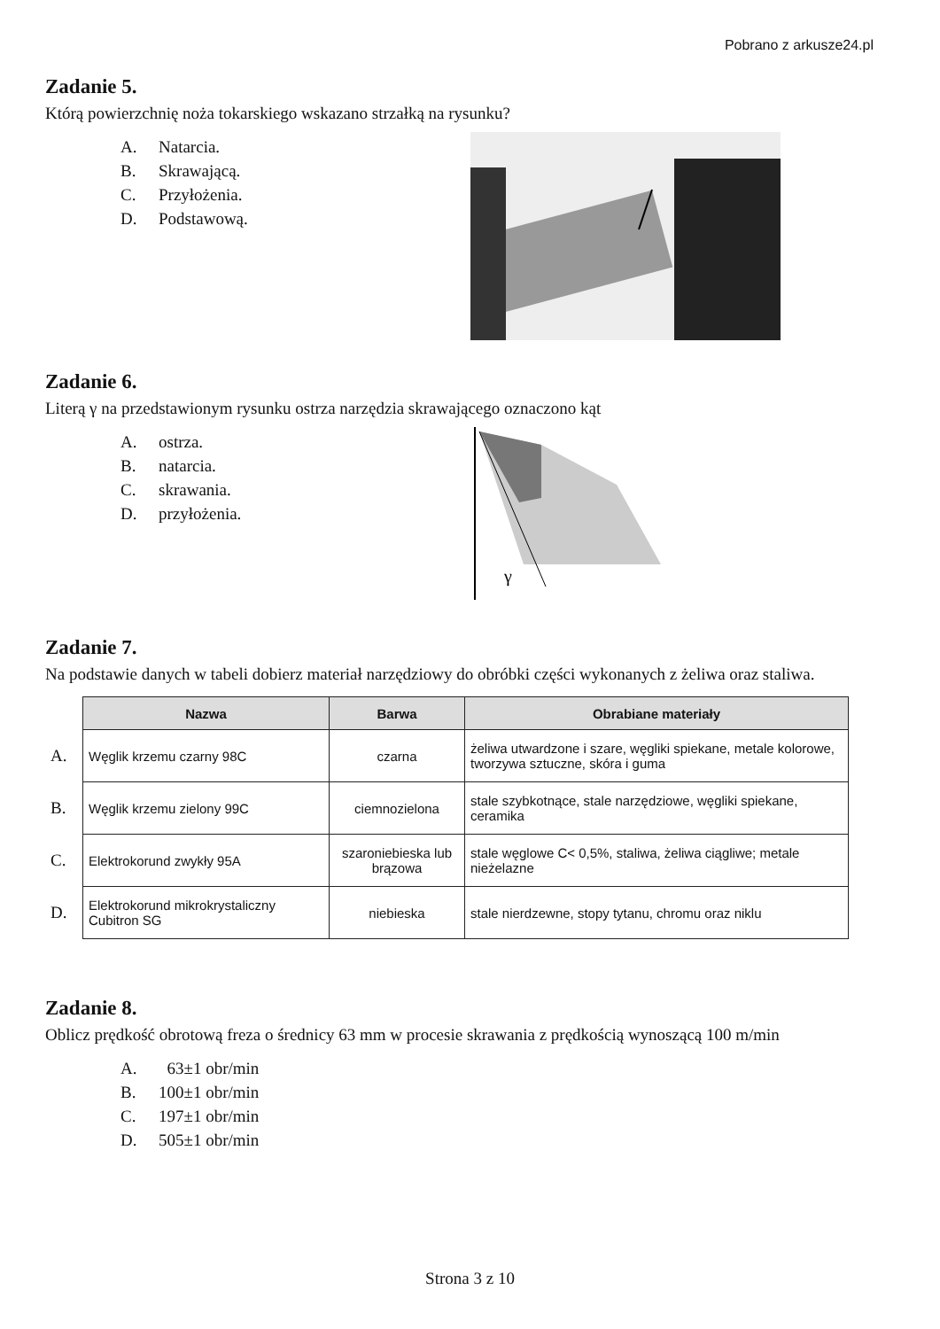Pobrano z arkusze24.pl
Zadanie 5.
Którą powierzchnię noża tokarskiego wskazano strzałką na rysunku?
A. Natarcia.
B. Skrawającą.
C. Przyłożenia.
D. Podstawową.
Zadanie 6.
Literą γ na przedstawionym rysunku ostrza narzędzia skrawającego oznaczono kąt
A. ostrza.
B. natarcia.
C. skrawania.
D. przyłożenia.
γ
Zadanie 7.
Na podstawie danych w tabeli dobierz materiał narzędziowy do obróbki części wykonanych z żeliwa oraz staliwa.
| | Nazwa | Barwa | Obrabiane materiały |
| A. | Węglik krzemu czarny 98C | czarna | żeliwa utwardzone i szare, węgliki spiekane, metale kolorowe, tworzywa sztuczne, skóra i guma |
| B. | Węglik krzemu zielony 99C | ciemnozielona | stale szybkotnące, stale narzędziowe, węgliki spiekane, ceramika |
| C. | Elektrokorund zwykły 95A | szaroniebieska lub brązowa | stale węglowe C< 0,5%, staliwa, żeliwa ciągliwe; metale nieżelazne |
| D. | Elektrokorund mikrokrystaliczny Cubitron SG | niebieska | stale nierdzewne, stopy tytanu, chromu oraz niklu |
Zadanie 8.
Oblicz prędkość obrotową freza o średnicy 63 mm w procesie skrawania z prędkością wynoszącą 100 m/min
A. 63±1 obr/min
B. 100±1 obr/min
C. 197±1 obr/min
D. 505±1 obr/min
Strona 3 z 10